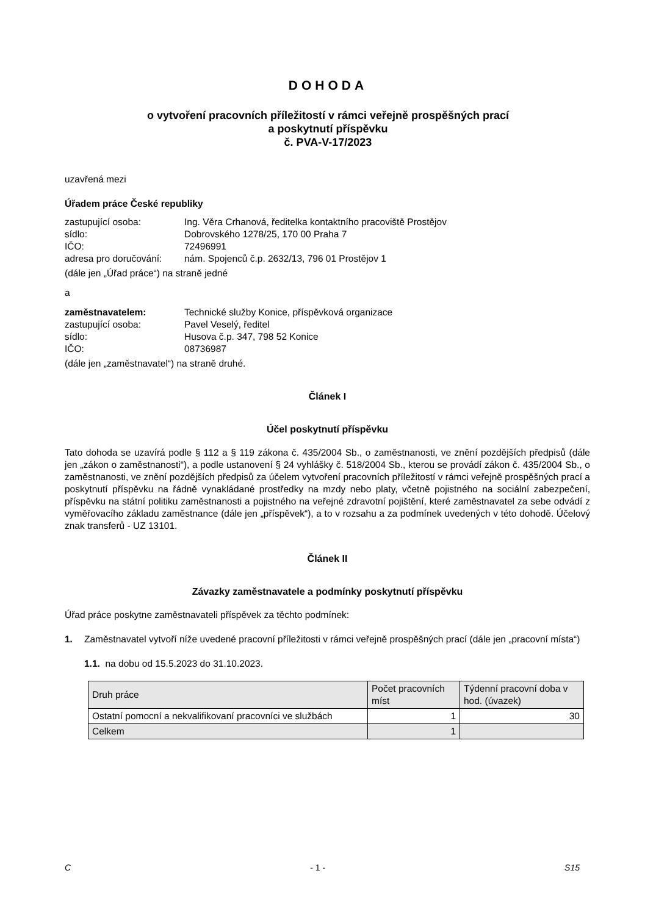DOHODA
o vytvoření pracovních příležitostí v rámci veřejně prospěšných prací
a poskytnutí příspěvku
č. PVA-V-17/2023
uzavřená mezi
Úřadem práce České republiky
zastupující osoba: Ing. Věra Crhanová, ředitelka kontaktního pracoviště Prostějov
sídlo: Dobrovského 1278/25, 170 00 Praha 7
IČO: 72496991
adresa pro doručování: nám. Spojenců č.p. 2632/13, 796 01 Prostějov 1
(dále jen „Úřad práce“) na straně jedné
a
zaměstnavatelem: Technické služby Konice, příspěvková organizace
zastupující osoba: Pavel Veselý, ředitel
sídlo: Husova č.p. 347, 798 52 Konice
IČO: 08736987
(dále jen „zaměstnavatel“) na straně druhé.
Článek I
Účel poskytnutí příspěvku
Tato dohoda se uzavírá podle § 112 a § 119 zákona č. 435/2004 Sb., o zaměstnanosti, ve znění pozdějších předpisů (dále jen „zákon o zaměstnanosti“), a podle ustanovení § 24 vyhlášky č. 518/2004 Sb., kterou se provádí zákon č. 435/2004 Sb., o zaměstnanosti, ve znění pozdějších předpisů za účelem vytvoření pracovních příležitostí v rámci veřejně prospěšných prací a poskytnutí příspěvku na řádně vynakládané prostředky na mzdy nebo platy, včetně pojistného na sociální zabezpečení, příspěvku na státní politiku zaměstnanosti a pojistného na veřejné zdravotní pojištění, které zaměstnavatel za sebe odvádí z vyměřovacího základu zaměstnance (dále jen „příspěvek“), a to v rozsahu a za podmínek uvedených v této dohodě. Účelový znak transferů - UZ 13101.
Článek II
Závazky zaměstnavatele a podmínky poskytnutí příspěvku
Úřad práce poskytne zaměstnavateli příspěvek za těchto podmínek:
1. Zaměstnavatel vytvoří níže uvedené pracovní příležitosti v rámci veřejně prospěšných prací (dále jen „pracovní místa“)
1.1. na dobu od 15.5.2023 do 31.10.2023.
| Druh práce | Počet pracovních míst | Týdenní pracovní doba v hod. (úvazek) |
| Ostatní pomocní a nekvalifikovaní pracovníci ve službách | 1 | 30 |
| Celkem | 1 | |
C - 1 - S15